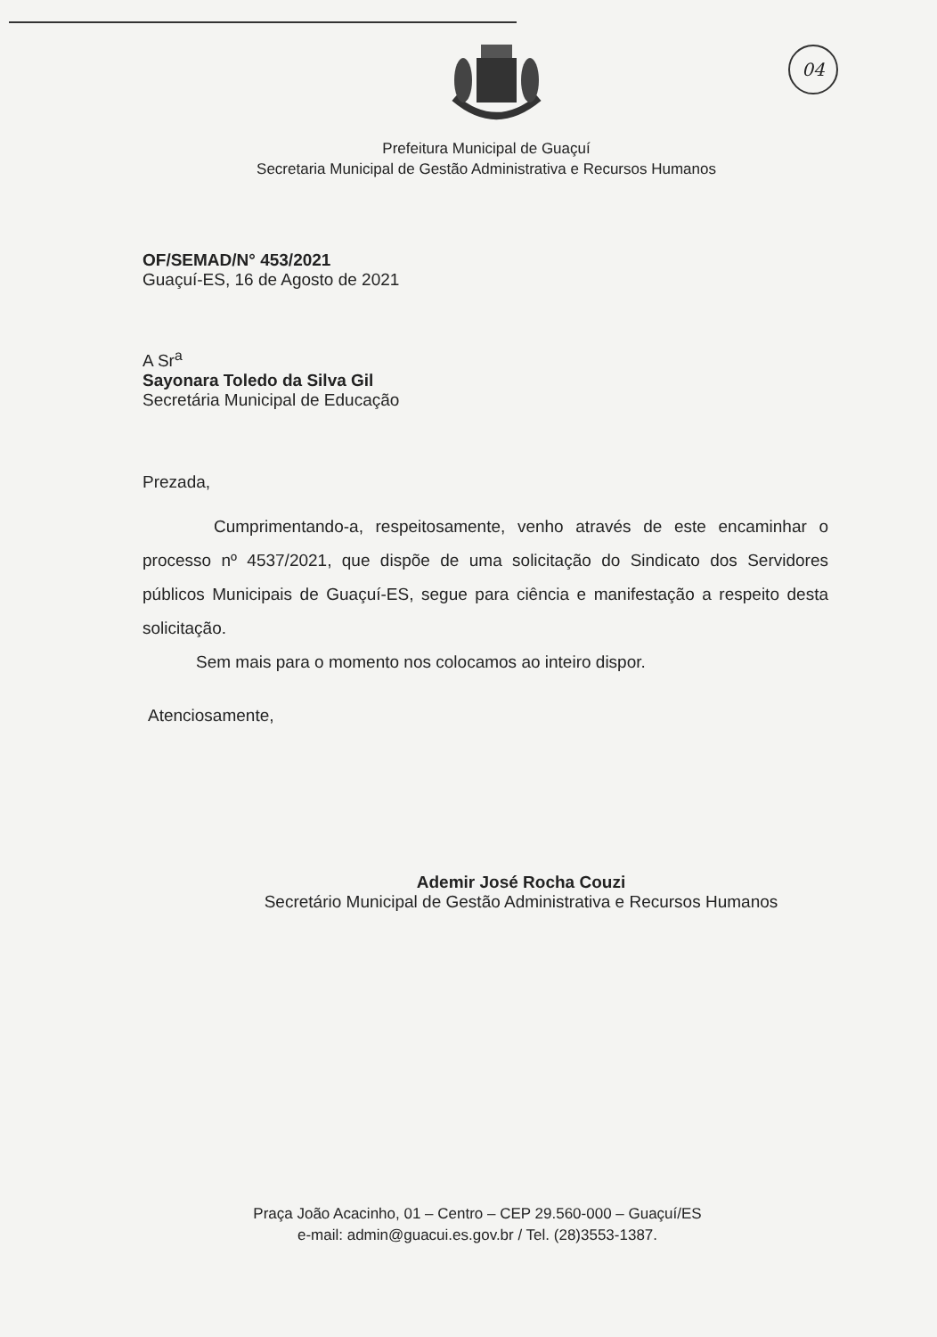04
Prefeitura Municipal de Guaçuí
Secretaria Municipal de Gestão Administrativa e Recursos Humanos
OF/SEMAD/N° 453/2021
Guaçuí-ES, 16 de Agosto de 2021
A Sr<sup>a</sup>
Sayonara Toledo da Silva Gil
Secretária Municipal de Educação
Prezada,
Cumprimentando-a, respeitosamente, venho através de este encaminhar o processo nº 4537/2021, que dispõe de uma solicitação do Sindicato dos Servidores públicos Municipais de Guaçuí-ES, segue para ciência e manifestação a respeito desta solicitação.
Sem mais para o momento nos colocamos ao inteiro dispor.
Atenciosamente,
Ademir José Rocha Couzi
Secretário Municipal de Gestão Administrativa e Recursos Humanos
Praça João Acacinho, 01 – Centro – CEP 29.560-000 – Guaçuí/ES
e-mail: admin@guacui.es.gov.br / Tel. (28)3553-1387.